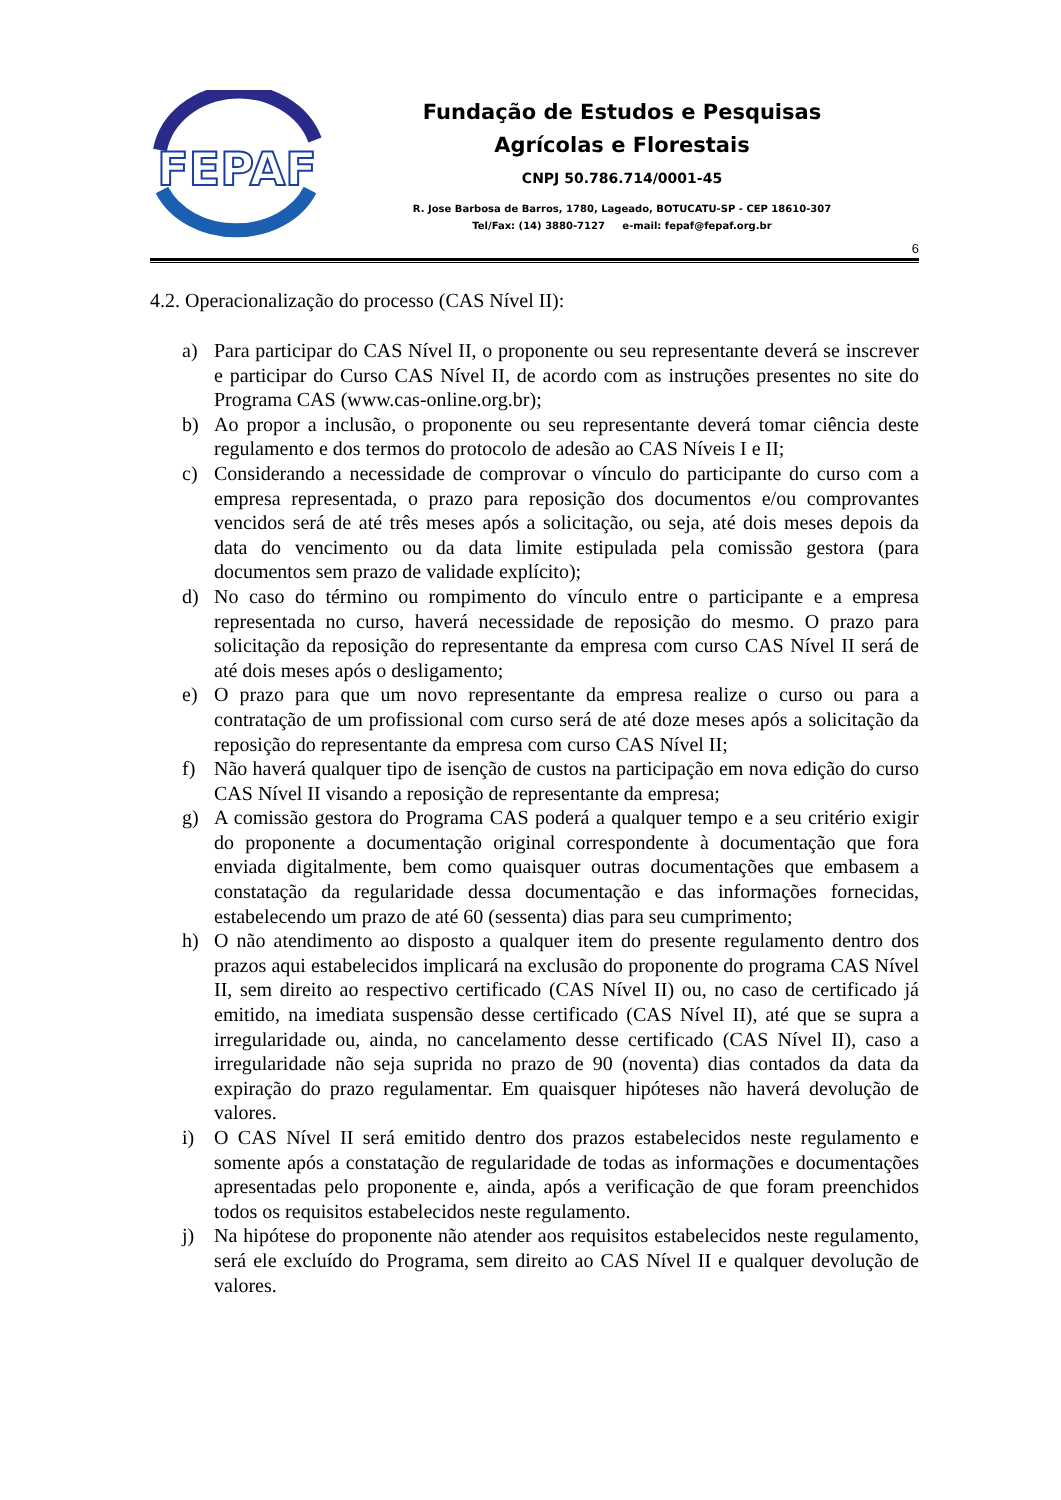FEPAF
Fundação de Estudos e Pesquisas
Agrícolas e Florestais
CNPJ 50.786.714/0001-45
R. Jose Barbosa de Barros, 1780, Lageado, BOTUCATU-SP - CEP 18610-307
Tel/Fax: (14) 3880-7127 e-mail: fepaf@fepaf.org.br
6
4.2. Operacionalização do processo (CAS Nível II):
a) Para participar do CAS Nível II, o proponente ou seu representante deverá se inscrever e participar do Curso CAS Nível II, de acordo com as instruções presentes no site do Programa CAS (www.cas-online.org.br);
b) Ao propor a inclusão, o proponente ou seu representante deverá tomar ciência deste regulamento e dos termos do protocolo de adesão ao CAS Níveis I e II;
c) Considerando a necessidade de comprovar o vínculo do participante do curso com a empresa representada, o prazo para reposição dos documentos e/ou comprovantes vencidos será de até três meses após a solicitação, ou seja, até dois meses depois da data do vencimento ou da data limite estipulada pela comissão gestora (para documentos sem prazo de validade explícito);
d) No caso do término ou rompimento do vínculo entre o participante e a empresa representada no curso, haverá necessidade de reposição do mesmo. O prazo para solicitação da reposição do representante da empresa com curso CAS Nível II será de até dois meses após o desligamento;
e) O prazo para que um novo representante da empresa realize o curso ou para a contratação de um profissional com curso será de até doze meses após a solicitação da reposição do representante da empresa com curso CAS Nível II;
f) Não haverá qualquer tipo de isenção de custos na participação em nova edição do curso CAS Nível II visando a reposição de representante da empresa;
g) A comissão gestora do Programa CAS poderá a qualquer tempo e a seu critério exigir do proponente a documentação original correspondente à documentação que fora enviada digitalmente, bem como quaisquer outras documentações que embasem a constatação da regularidade dessa documentação e das informações fornecidas, estabelecendo um prazo de até 60 (sessenta) dias para seu cumprimento;
h) O não atendimento ao disposto a qualquer item do presente regulamento dentro dos prazos aqui estabelecidos implicará na exclusão do proponente do programa CAS Nível II, sem direito ao respectivo certificado (CAS Nível II) ou, no caso de certificado já emitido, na imediata suspensão desse certificado (CAS Nível II), até que se supra a irregularidade ou, ainda, no cancelamento desse certificado (CAS Nível II), caso a irregularidade não seja suprida no prazo de 90 (noventa) dias contados da data da expiração do prazo regulamentar. Em quaisquer hipóteses não haverá devolução de valores.
i) O CAS Nível II será emitido dentro dos prazos estabelecidos neste regulamento e somente após a constatação de regularidade de todas as informações e documentações apresentadas pelo proponente e, ainda, após a verificação de que foram preenchidos todos os requisitos estabelecidos neste regulamento.
j) Na hipótese do proponente não atender aos requisitos estabelecidos neste regulamento, será ele excluído do Programa, sem direito ao CAS Nível II e qualquer devolução de valores.